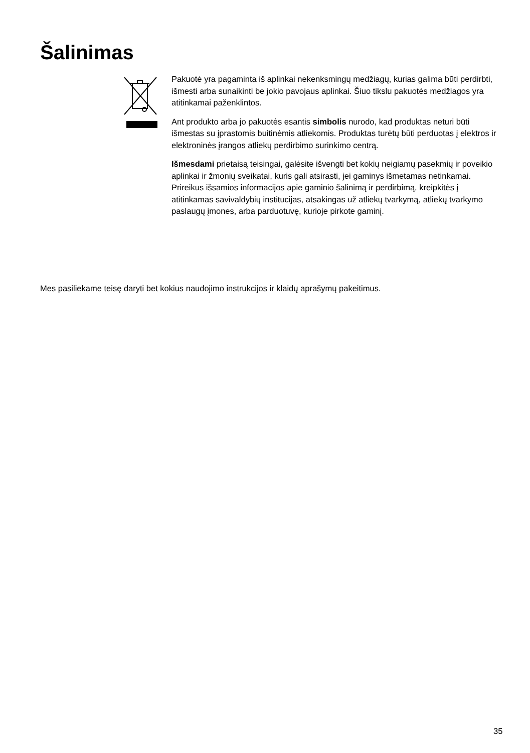Šalinimas
Pakuotė yra pagaminta iš aplinkai nekenksmingų medžiagų, kurias galima būti perdirbti, išmesti arba sunaikinti be jokio pavojaus aplinkai. Šiuo tikslu pakuotės medžiagos yra atitinkamai paženklintos.
Ant produkto arba jo pakuotės esantis simbolis nurodo, kad produktas neturi būti išmestas su įprastomis buitinėmis atliekomis. Produktas turėtų būti perduotas į elektros ir elektroninės įrangos atliekų perdirbimo surinkimo centrą.
Išmesdami prietaisą teisingai, galėsite išvengti bet kokių neigiamų pasekmių ir poveikio aplinkai ir žmonių sveikatai, kuris gali atsirasti, jei gaminys išmetamas netinkamai. Prireikus išsamios informacijos apie gaminio šalinimą ir perdirbimą, kreipkitės į atitinkamas savivaldybių institucijas, atsakingas už atliekų tvarkymą, atliekų tvarkymo paslaugų įmones, arba parduotuvę, kurioje pirkote gaminį.
Mes pasiliekame teisę daryti bet kokius naudojimo instrukcijos ir klaidų aprašymų pakeitimus.
35